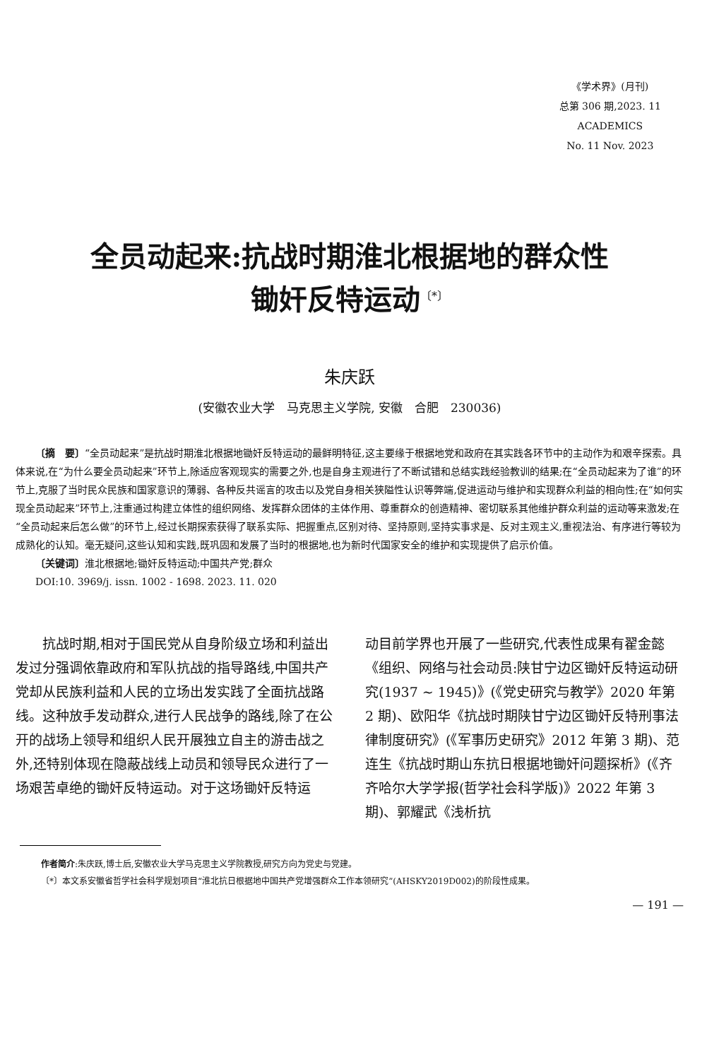《学术界》(月刊)
总第 306 期,2023. 11
ACADEMICS
No. 11 Nov. 2023
全员动起来:抗战时期淮北根据地的群众性
锄奸反特运动<sup>〔*〕</sup>
朱庆跃
(安徽农业大学　马克思主义学院, 安徽　合肥　230036)
〔摘　要〕“全员动起来”是抗战时期淮北根据地锄奸反特运动的最鲜明特征,这主要缘于根据地党和政府在其实践各环节中的主动作为和艰辛探索。具体来说,在“为什么要全员动起来”环节上,除适应客观现实的需要之外,也是自身主观进行了不断试错和总结实践经验教训的结果;在“全员动起来为了谁”的环节上,克服了当时民众民族和国家意识的薄弱、各种反共谣言的攻击以及党自身相关狭隘性认识等弊端,促进运动与维护和实现群众利益的相向性;在“如何实现全员动起来”环节上,注重通过构建立体性的组织网络、发挥群众团体的主体作用、尊重群众的创造精神、密切联系其他维护群众利益的运动等来激发;在“全员动起来后怎么做”的环节上,经过长期探索获得了联系实际、把握重点,区别对待、坚持原则,坚持实事求是、反对主观主义,重视法治、有序进行等较为成熟化的认知。毫无疑问,这些认知和实践,既巩固和发展了当时的根据地,也为新时代国家安全的维护和实现提供了启示价值。
〔关键词〕淮北根据地;锄奸反特运动;中国共产党;群众
DOI:10. 3969/j. issn. 1002 - 1698. 2023. 11. 020
　　抗战时期,相对于国民党从自身阶级立场和利益出发过分强调依靠政府和军队抗战的指导路线,中国共产党却从民族利益和人民的立场出发实践了全面抗战路线。这种放手发动群众,进行人民战争的路线,除了在公开的战场上领导和组织人民开展独立自主的游击战之外,还特别体现在隐蔽战线上动员和领导民众进行了一场艰苦卓绝的锄奸反特运动。对于这场锄奸反特运
动目前学界也开展了一些研究,代表性成果有翟金懿《组织、网络与社会动员:陕甘宁边区锄奸反特运动研究(1937 ~ 1945)》(《党史研究与教学》2020 年第 2 期)、欧阳华《抗战时期陕甘宁边区锄奸反特刑事法律制度研究》(《军事历史研究》2012 年第 3 期)、范连生《抗战时期山东抗日根据地锄奸问题探析》(《齐齐哈尔大学学报(哲学社会科学版)》2022 年第 3 期)、郭耀武《浅析抗
作者简介:朱庆跃,博士后,安徽农业大学马克思主义学院教授,研究方向为党史与党建。
〔*〕本文系安徽省哲学社会科学规划项目“淮北抗日根据地中国共产党增强群众工作本领研究”(AHSKY2019D002)的阶段性成果。
— 191 —